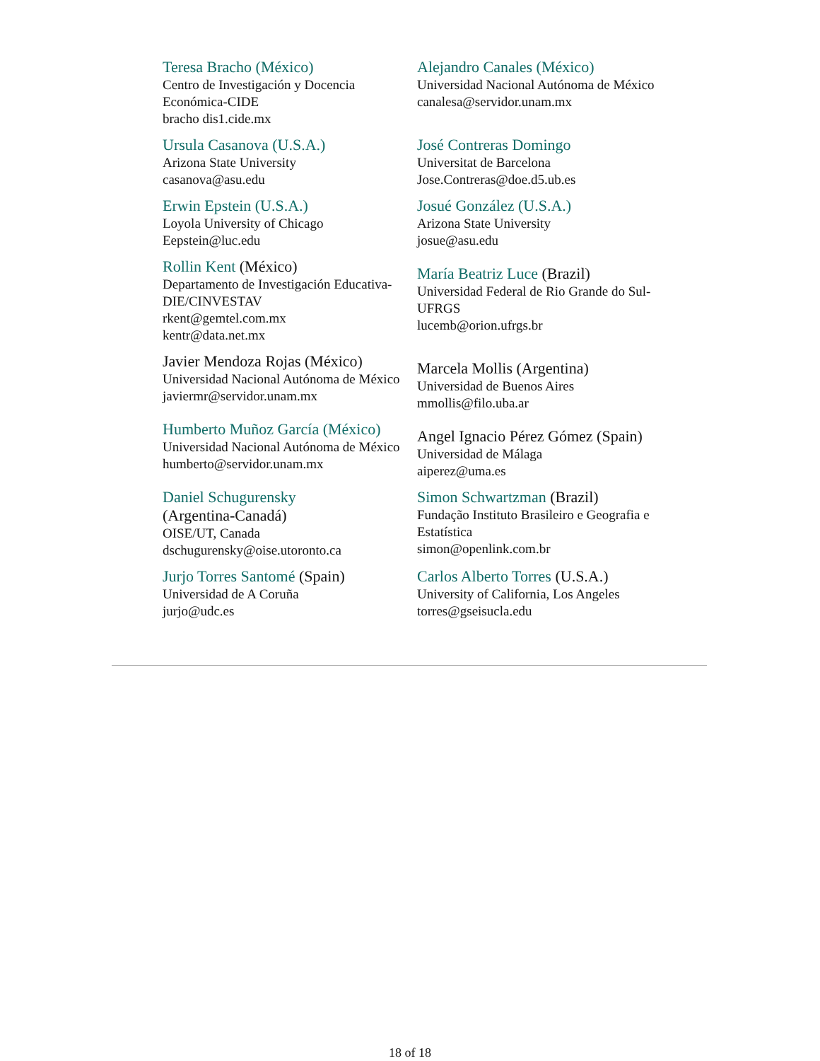| Teresa Bracho (México) Centro de Investigación y Docencia Económica-CIDE bracho dis1.cide.mx | Alejandro Canales (México) Universidad Nacional Autónoma de México canalesa@servidor.unam.mx |
| Ursula Casanova (U.S.A.) Arizona State University casanova@asu.edu | José Contreras Domingo Universitat de Barcelona Jose.Contreras@doe.d5.ub.es |
| Erwin Epstein (U.S.A.) Loyola University of Chicago Eepstein@luc.edu | Josué González (U.S.A.) Arizona State University josue@asu.edu |
| Rollin Kent (México) Departamento de Investigación Educativa-DIE/CINVESTAV rkent@gemtel.com.mx kentr@data.net.mx | María Beatriz Luce (Brazil) Universidad Federal de Rio Grande do Sul-UFRGS lucemb@orion.ufrgs.br |
| Javier Mendoza Rojas (México) Universidad Nacional Autónoma de México javiermr@servidor.unam.mx | Marcela Mollis (Argentina) Universidad de Buenos Aires mmollis@filo.uba.ar |
| Humberto Muñoz García (México) Universidad Nacional Autónoma de México humberto@servidor.unam.mx | Angel Ignacio Pérez Gómez (Spain) Universidad de Málaga aiperez@uma.es |
| Daniel Schugurensky (Argentina-Canadá) OISE/UT, Canada dschugurensky@oise.utoronto.ca | Simon Schwartzman (Brazil) Fundação Instituto Brasileiro e Geografia e Estatística simon@openlink.com.br |
| Jurjo Torres Santomé (Spain) Universidad de A Coruña jurjo@udc.es | Carlos Alberto Torres (U.S.A.) University of California, Los Angeles torres@gseisucla.edu |
18 of 18